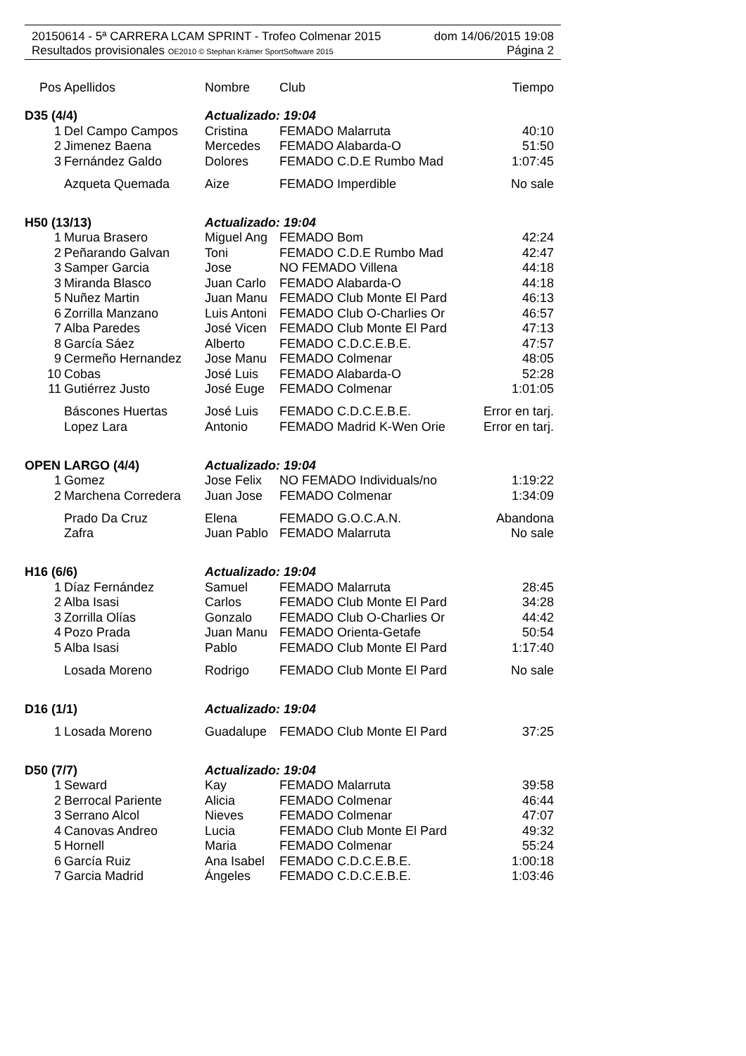20150614 - 5ª CARRERA LCAM SPRINT - Trofeo Colmenar 2015 dom 14/06/2015 19:08
Resultados provisionales OE2010 © Stephan Krämer SportSoftware 2015 Página 2
| Pos | Apellidos | Nombre | Club | Tiempo |
| --- | --- | --- | --- | --- |
| D35 (4/4) | | Actualizado: 19:04 | | |
| 1 | Del Campo Campos | Cristina | FEMADO Malarruta | 40:10 |
| 2 | Jimenez Baena | Mercedes | FEMADO Alabarda-O | 51:50 |
| 3 | Fernández Galdo | Dolores | FEMADO C.D.E Rumbo Mad | 1:07:45 |
| | Azqueta Quemada | Aize | FEMADO Imperdible | No sale |
| H50 (13/13) | | Actualizado: 19:04 | | |
| 1 | Murua Brasero | Miguel Ang | FEMADO Bom | 42:24 |
| 2 | Peñarando Galvan | Toni | FEMADO C.D.E Rumbo Mad | 42:47 |
| 3 | Samper Garcia | Jose | NO FEMADO Villena | 44:18 |
| 3 | Miranda Blasco | Juan Carlo | FEMADO Alabarda-O | 44:18 |
| 5 | Nuñez Martin | Juan Manu | FEMADO Club Monte El Pard | 46:13 |
| 6 | Zorrilla Manzano | Luis Antoni | FEMADO Club O-Charlies Or | 46:57 |
| 7 | Alba Paredes | José Vicen | FEMADO Club Monte El Pard | 47:13 |
| 8 | García Sáez | Alberto | FEMADO C.D.C.E.B.E. | 47:57 |
| 9 | Cermeño Hernandez | Jose Manu | FEMADO Colmenar | 48:05 |
| 10 | Cobas | José Luis | FEMADO Alabarda-O | 52:28 |
| 11 | Gutiérrez Justo | José Euge | FEMADO Colmenar | 1:01:05 |
| | Báscones Huertas | José Luis | FEMADO C.D.C.E.B.E. | Error en tarj. |
| | Lopez Lara | Antonio | FEMADO Madrid K-Wen Orie | Error en tarj. |
| OPEN LARGO (4/4) | | Actualizado: 19:04 | | |
| 1 | Gomez | Jose Felix | NO FEMADO Individuals/no | 1:19:22 |
| 2 | Marchena Corredera | Juan Jose | FEMADO Colmenar | 1:34:09 |
| | Prado Da Cruz | Elena | FEMADO G.O.C.A.N. | Abandona |
| | Zafra | Juan Pablo | FEMADO Malarruta | No sale |
| H16 (6/6) | | Actualizado: 19:04 | | |
| 1 | Díaz Fernández | Samuel | FEMADO Malarruta | 28:45 |
| 2 | Alba Isasi | Carlos | FEMADO Club Monte El Pard | 34:28 |
| 3 | Zorrilla Olías | Gonzalo | FEMADO Club O-Charlies Or | 44:42 |
| 4 | Pozo Prada | Juan Manu | FEMADO Orienta-Getafe | 50:54 |
| 5 | Alba Isasi | Pablo | FEMADO Club Monte El Pard | 1:17:40 |
| | Losada Moreno | Rodrigo | FEMADO Club Monte El Pard | No sale |
| D16 (1/1) | | Actualizado: 19:04 | | |
| 1 | Losada Moreno | Guadalupe | FEMADO Club Monte El Pard | 37:25 |
| D50 (7/7) | | Actualizado: 19:04 | | |
| 1 | Seward | Kay | FEMADO Malarruta | 39:58 |
| 2 | Berrocal Pariente | Alicia | FEMADO Colmenar | 46:44 |
| 3 | Serrano Alcol | Nieves | FEMADO Colmenar | 47:07 |
| 4 | Canovas Andreo | Lucia | FEMADO Club Monte El Pard | 49:32 |
| 5 | Hornell | Maria | FEMADO Colmenar | 55:24 |
| 6 | García Ruiz | Ana Isabel | FEMADO C.D.C.E.B.E. | 1:00:18 |
| 7 | Garcia Madrid | Ángeles | FEMADO C.D.C.E.B.E. | 1:03:46 |